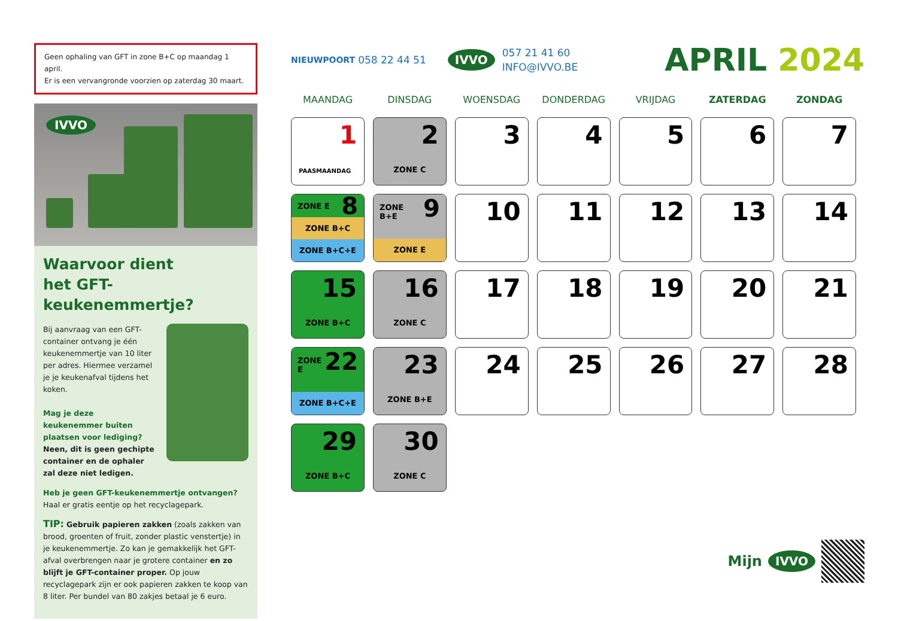Geen ophaling van GFT in zone B+C op maandag 1 april.
Er is een vervangronde voorzien op zaterdag 30 maart.
IVVO
Waarvoor dient
het GFT-keukenemmertje?
Bij aanvraag van een GFT-container ontvang je één keukenemmertje van 10 liter per adres. Hiermee verzamel je je keukenafval tijdens het koken.
Mag je deze keukenemmer buiten plaatsen voor lediging?
Neen, dit is geen gechipte container en de ophaler zal deze niet ledigen.
Heb je geen GFT-keukenemmertje ontvangen?
Haal er gratis eentje op het recyclagepark.
TIP: Gebruik papieren zakken (zoals zakken van brood, groenten of fruit, zonder plastic venstertje) in je keukenemmertje. Zo kan je gemakkelijk het GFT-afval overbrengen naar je grotere container en zo blijft je GFT-container proper. Op jouw recyclagepark zijn er ook papieren zakken te koop van 8 liter. Per bundel van 80 zakjes betaal je 6 euro.
NIEUWPOORT 058 22 44 51 IVVO 057 21 41 60
INFO@IVVO.BE APRIL 2024
| MAANDAG | DINSDAG | WOENSDAG | DONDERDAG | VRIJDAG | ZATERDAG | ZONDAG |
| --- | --- | --- | --- | --- | --- | --- |
| 1 PAASMAANDAG | 2 ZONE C | 3 | 4 | 5 | 6 | 7 |
| ZONE E 8 ZONE B+C ZONE B+C+E | ZONE B+E 9 ZONE E | 10 | 11 | 12 | 13 | 14 |
| 15 ZONE B+C | 16 ZONE C | 17 | 18 | 19 | 20 | 21 |
| ZONE E 22 ZONE B+C+E | 23 ZONE B+E | 24 | 25 | 26 | 27 | 28 |
| 29 ZONE B+C | 30 ZONE C | | | | | |
Mijn IVVO